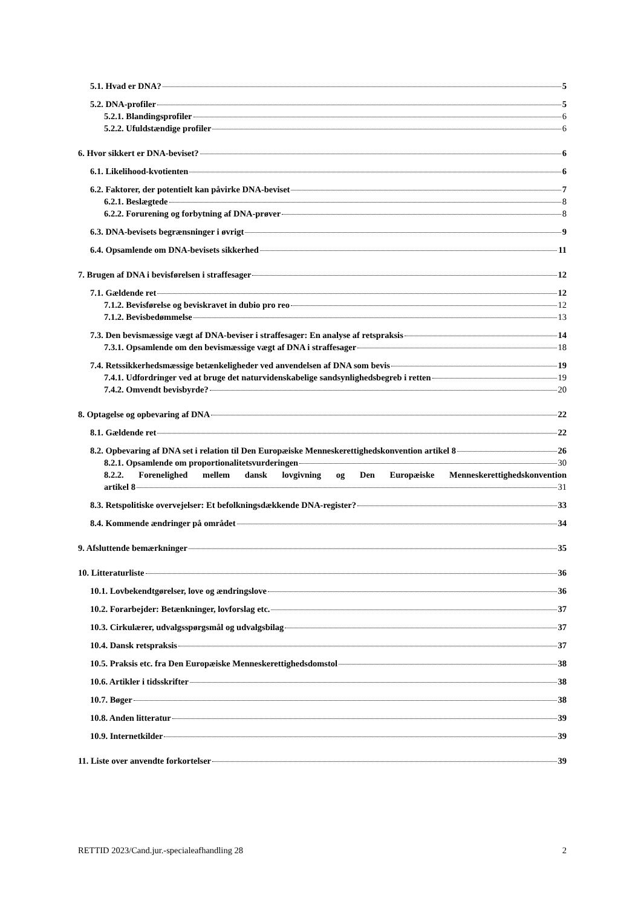5.1. Hvad er DNA? 5
5.2. DNA-profiler 5
5.2.1. Blandingsprofiler 6
5.2.2. Ufuldstændige profiler 6
6. Hvor sikkert er DNA-beviset? 6
6.1. Likelihood-kvotienten 6
6.2. Faktorer, der potentielt kan påvirke DNA-beviset 7
6.2.1. Beslægtede 8
6.2.2. Forurening og forbytning af DNA-prøver 8
6.3. DNA-bevisets begrænsninger i øvrigt 9
6.4. Opsamlende om DNA-bevisets sikkerhed 11
7. Brugen af DNA i bevisførelsen i straffesager 12
7.1. Gældende ret 12
7.1.2. Bevisførelse og beviskravet in dubio pro reo 12
7.1.2. Bevisbedømmelse 13
7.3. Den bevismæssige vægt af DNA-beviser i straffesager: En analyse af retspraksis 14
7.3.1. Opsamlende om den bevismæssige vægt af DNA i straffesager 18
7.4. Retssikkerhedsmæssige betænkeligheder ved anvendelsen af DNA som bevis 19
7.4.1. Udfordringer ved at bruge det naturvidenskabelige sandsynlighedsbegreb i retten 19
7.4.2. Omvendt bevisbyrde? 20
8. Optagelse og opbevaring af DNA 22
8.1. Gældende ret 22
8.2. Opbevaring af DNA set i relation til Den Europæiske Menneskerettighedskonvention artikel 8 26
8.2.1. Opsamlende om proportionalitetsvurderingen 30
8.2.2. Forenelighed mellem dansk lovgivning og Den Europæiske Menneskerettighedskonvention
artikel 8 31
8.3. Retspolitiske overvejelser: Et befolkningsdækkende DNA-register? 33
8.4. Kommende ændringer på området 34
9. Afsluttende bemærkninger 35
10. Litteraturliste 36
10.1. Lovbekendtgørelser, love og ændringslove 36
10.2. Forarbejder: Betænkninger, lovforslag etc. 37
10.3. Cirkulærer, udvalgsspørgsmål og udvalgsbilag 37
10.4. Dansk retspraksis 37
10.5. Praksis etc. fra Den Europæiske Menneskerettighedsdomstol 38
10.6. Artikler i tidsskrifter 38
10.7. Bøger 38
10.8. Anden litteratur 39
10.9. Internetkilder 39
11. Liste over anvendte forkortelser 39
RETTID 2023/Cand.jur.-specialeafhandling 28 2